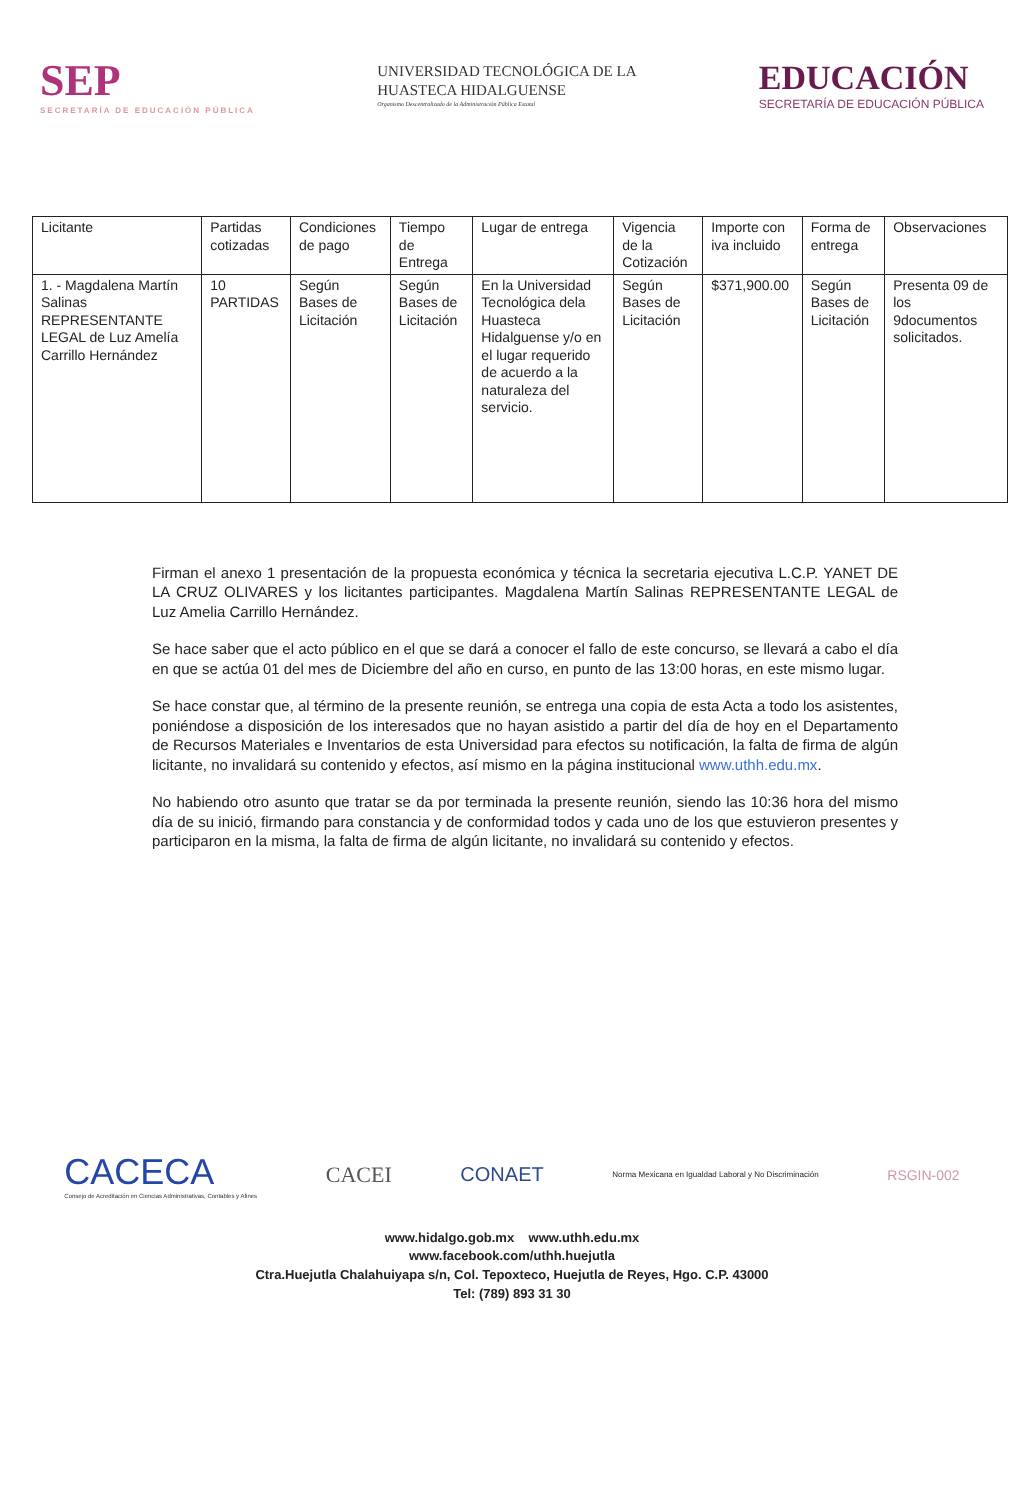SEP
SECRETARÍA DE EDUCACIÓN PÚBLICA
UNIVERSIDAD TECNOLÓGICA DE LA
HUASTECA HIDALGUENSE
Organismo Descentralizado de la Administración Pública Estatal
EDUCACIÓN
SECRETARÍA DE EDUCACIÓN PÚBLICA
| Licitante | Partidas cotizadas | Condiciones de pago | Tiempo de Entrega | Lugar de entrega | Vigencia de la Cotización | Importe con iva incluido | Forma de entrega | Observaciones |
| --- | --- | --- | --- | --- | --- | --- | --- | --- |
| 1. - Magdalena Martín Salinas REPRESENTANTE LEGAL de Luz Amelía Carrillo Hernández | 10 PARTIDAS | Según Bases de Licitación | Según Bases de Licitación | En la Universidad Tecnológica dela Huasteca Hidalguense y/o en el lugar requerido de acuerdo a la naturaleza del servicio. | Según Bases de Licitación | $371,900.00 | Según Bases de Licitación | Presenta 09 de los 9documentos solicitados. |
Firman el anexo 1 presentación de la propuesta económica y técnica la secretaria ejecutiva L.C.P. YANET DE LA CRUZ OLIVARES y los licitantes participantes. Magdalena Martín Salinas REPRESENTANTE LEGAL de Luz Amelia Carrillo Hernández.
Se hace saber que el acto público en el que se dará a conocer el fallo de este concurso, se llevará a cabo el día en que se actúa 01 del mes de Diciembre del año en curso, en punto de las 13:00 horas, en este mismo lugar.
Se hace constar que, al término de la presente reunión, se entrega una copia de esta Acta a todo los asistentes, poniéndose a disposición de los interesados que no hayan asistido a partir del día de hoy en el Departamento de Recursos Materiales e Inventarios de esta Universidad para efectos su notificación, la falta de firma de algún licitante, no invalidará su contenido y efectos, así mismo en la página institucional www.uthh.edu.mx.
No habiendo otro asunto que tratar se da por terminada la presente reunión, siendo las 10:36 hora del mismo día de su inició, firmando para constancia y de conformidad todos y cada uno de los que estuvieron presentes y participaron en la misma, la falta de firma de algún licitante, no invalidará su contenido y efectos.
CACECA
Consejo de Acreditación en Ciencias Administrativas, Contables y Afines
CACEI CONAET
Norma Mexicana en Igualdad Laboral y No Discriminación
RSGIN-002
www.hidalgo.gob.mx www.uthh.edu.mx
www.facebook.com/uthh.huejutla
Ctra.Huejutla Chalahuiyapa s/n, Col. Tepoxteco, Huejutla de Reyes, Hgo. C.P. 43000
Tel: (789) 893 31 30